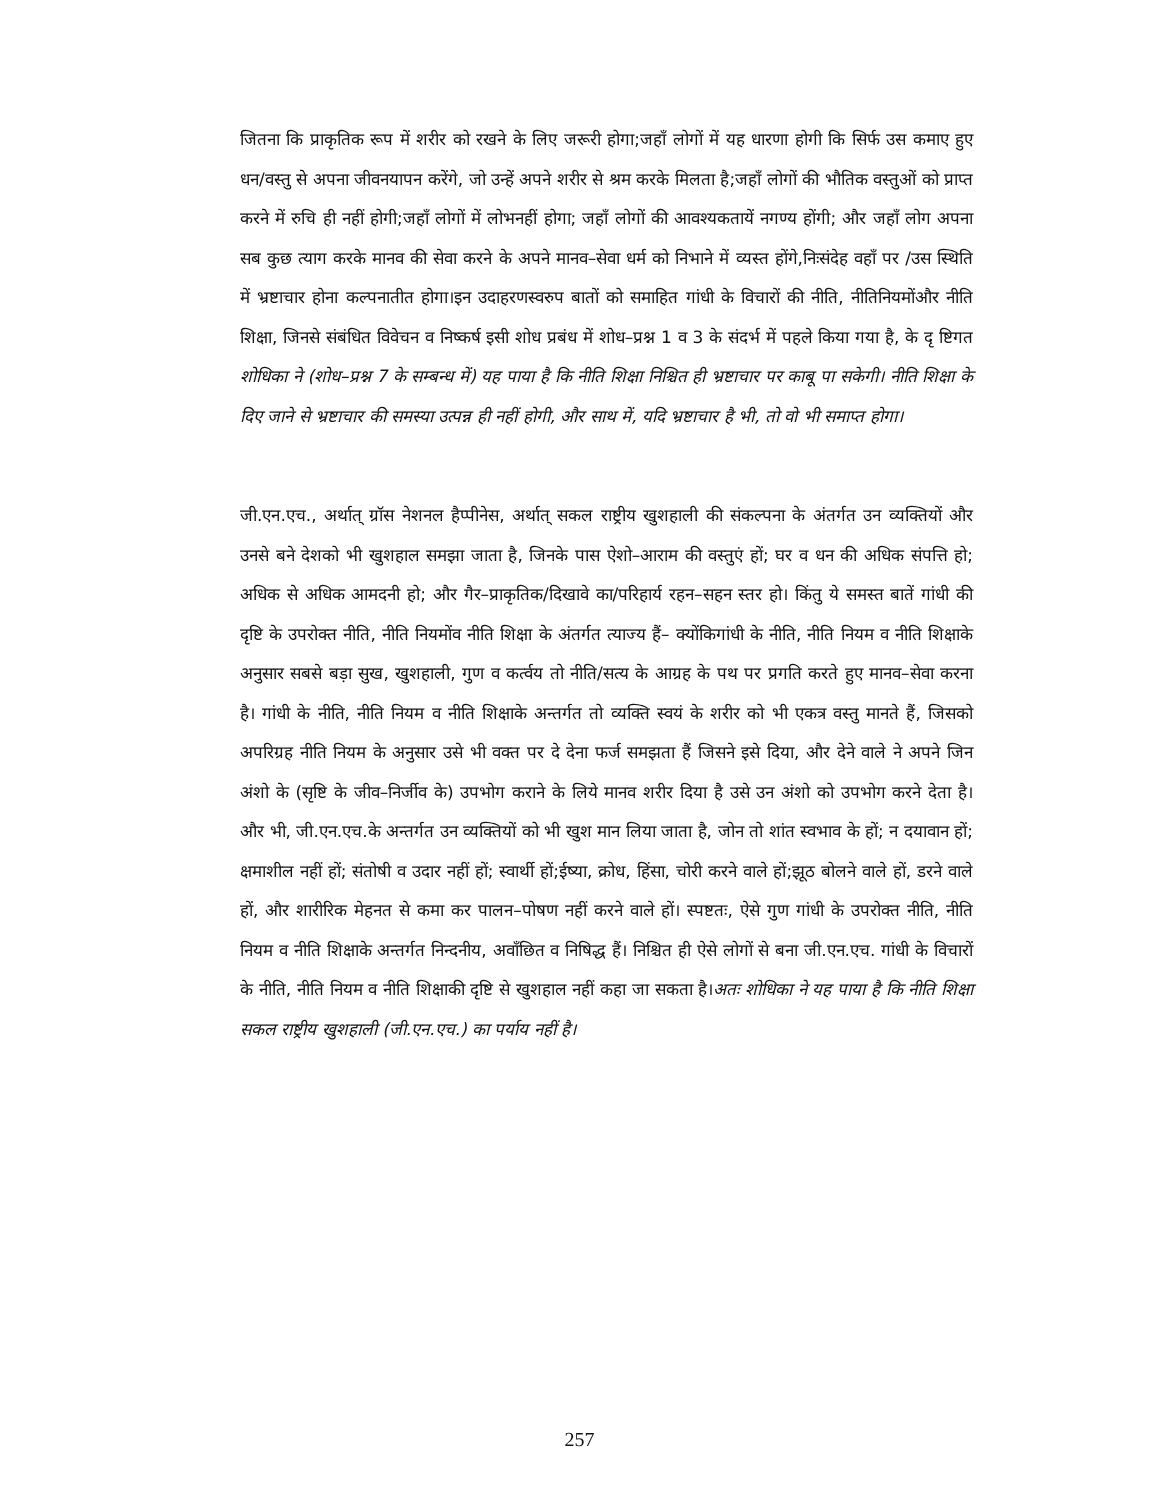जितना कि प्राकृतिक रूप में शरीर को रखने के लिए जरूरी होगा;जहाँ लोगों में यह धारणा होगी कि सिर्फ उस कमाए हुए धन/वस्तु से अपना जीवनयापन करेंगे, जो उन्हें अपने शरीर से श्रम करके मिलता है;जहाँ लोगों की भौतिक वस्तुओं को प्राप्त करने में रुचि ही नहीं होगी;जहाँ लोगों में लोभनहीं होगा; जहाँ लोगों की आवश्यकतायें नगण्य होंगी; और जहाँ लोग अपना सब कुछ त्याग करके मानव की सेवा करने के अपने मानव–सेवा धर्म को निभाने में व्यस्त होंगे,निःसंदेह वहाँ पर /उस स्थिति में भ्रष्टाचार होना कल्पनातीत होगा।इन उदाहरणस्वरुप बातों को समाहित गांधी के विचारों की नीति, नीतिनियमोंऔर नीति शिक्षा, जिनसे संबंधित विवेचन व निष्कर्ष इसी शोध प्रबंध में शोध–प्रश्न 1 व 3 के संदर्भ में पहले किया गया है, के दृ ष्टिगत शोधिका ने (शोध–प्रश्न 7 के सम्बन्ध में) यह पाया है कि नीति शिक्षा निश्चित ही भ्रष्टाचार पर काबू पा सकेगी। नीति शिक्षा के दिए जाने से भ्रष्टाचार की समस्या उत्पन्न ही नहीं होगी, और साथ में, यदि भ्रष्टाचार है भी, तो वो भी समाप्त होगा।
जी.एन.एच., अर्थात् ग्रॉस नेशनल हैप्पीनेस, अर्थात् सकल राष्ट्रीय खुशहाली की संकल्पना के अंतर्गत उन व्यक्तियों और उनसे बने देशको भी खुशहाल समझा जाता है, जिनके पास ऐशो–आराम की वस्तुएं हों; घर व धन की अधिक संपत्ति हो; अधिक से अधिक आमदनी हो; और गैर–प्राकृतिक/दिखावे का/परिहार्य रहन–सहन स्तर हो। किंतु ये समस्त बातें गांधी की दृष्टि के उपरोक्त नीति, नीति नियमोंव नीति शिक्षा के अंतर्गत त्याज्य हैं– क्योंकिगांधी के नीति, नीति नियम व नीति शिक्षाके अनुसार सबसे बड़ा सुख, खुशहाली, गुण व कर्त्वय तो नीति/सत्य के आग्रह के पथ पर प्रगति करते हुए मानव–सेवा करना है। गांधी के नीति, नीति नियम व नीति शिक्षाके अन्तर्गत तो व्यक्ति स्वयं के शरीर को भी एकत्र वस्तु मानते हैं, जिसको अपरिग्रह नीति नियम के अनुसार उसे भी वक्त पर दे देना फर्ज समझता हैं जिसने इसे दिया, और देने वाले ने अपने जिन अंशो के (सृष्टि के जीव–निर्जीव के) उपभोग कराने के लिये मानव शरीर दिया है उसे उन अंशो को उपभोग करने देता है। और भी, जी.एन.एच.के अन्तर्गत उन व्यक्तियों को भी खुश मान लिया जाता है, जोन तो शांत स्वभाव के हों; न दयावान हों; क्षमाशील नहीं हों; संतोषी व उदार नहीं हों; स्वार्थी हों;ईष्या, क्रोध, हिंसा, चोरी करने वाले हों;झूठ बोलने वाले हों, डरने वाले हों, और शारीरिक मेहनत से कमा कर पालन–पोषण नहीं करने वाले हों। स्पष्टतः, ऐसे गुण गांधी के उपरोक्त नीति, नीति नियम व नीति शिक्षाके अन्तर्गत निन्दनीय, अवाँछित व निषिद्ध हैं। निश्चित ही ऐसे लोगों से बना जी.एन.एच. गांधी के विचारों के नीति, नीति नियम व नीति शिक्षाकी दृष्टि से खुशहाल नहीं कहा जा सकता है।अतः शोधिका ने यह पाया है कि नीति शिक्षा सकल राष्ट्रीय खुशहाली (जी.एन.एच.) का पर्याय नहीं है।
257